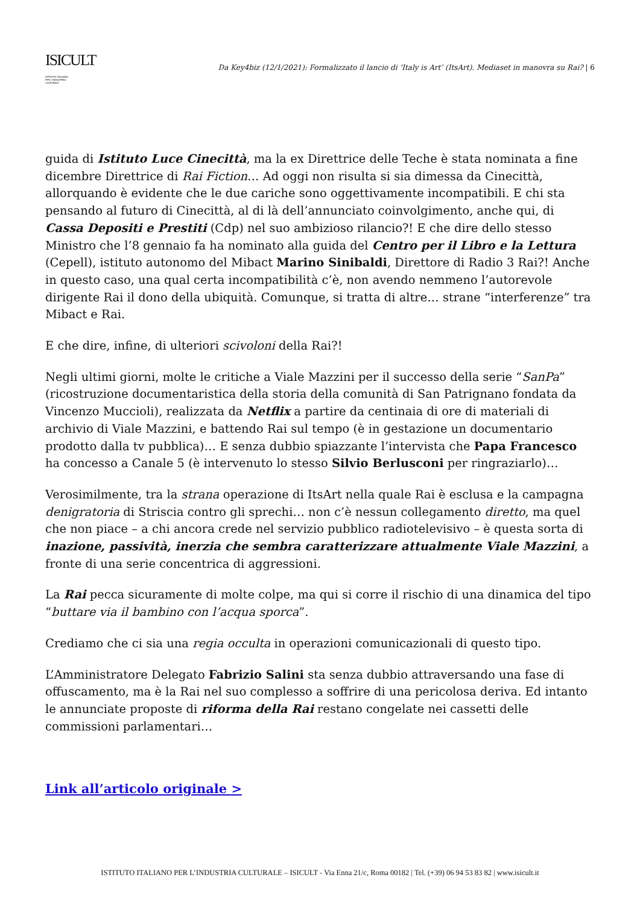ISICULT
ISTITUTO ITALIANO
PER L'INDUSTRIA
CULTURALE
Da Key4biz (12/1/2021): Formalizzato il lancio di ‘Italy is Art’ (ItsArt). Mediaset in manovra su Rai? | 6
guida di Istituto Luce Cinecittà, ma la ex Direttrice delle Teche è stata nominata a fine dicembre Direttrice di Rai Fiction… Ad oggi non risulta si sia dimessa da Cinecittà, allorquando è evidente che le due cariche sono oggettivamente incompatibili. E chi sta pensando al futuro di Cinecittà, al di là dell’annunciato coinvolgimento, anche qui, di Cassa Depositi e Prestiti (Cdp) nel suo ambizioso rilancio?! E che dire dello stesso Ministro che l’8 gennaio fa ha nominato alla guida del Centro per il Libro e la Lettura (Cepell), istituto autonomo del Mibact Marino Sinibaldi, Direttore di Radio 3 Rai?! Anche in questo caso, una qual certa incompatibilità c’è, non avendo nemmeno l’autorevole dirigente Rai il dono della ubiquità. Comunque, si tratta di altre… strane “interferenze” tra Mibact e Rai.
E che dire, infine, di ulteriori scivoloni della Rai?!
Negli ultimi giorni, molte le critiche a Viale Mazzini per il successo della serie “SanPa” (ricostruzione documentaristica della storia della comunità di San Patrignano fondata da Vincenzo Muccioli), realizzata da Netflix a partire da centinaia di ore di materiali di archivio di Viale Mazzini, e battendo Rai sul tempo (è in gestazione un documentario prodotto dalla tv pubblica)… E senza dubbio spiazzante l’intervista che Papa Francesco ha concesso a Canale 5 (è intervenuto lo stesso Silvio Berlusconi per ringraziarlo)…
Verosimilmente, tra la strana operazione di ItsArt nella quale Rai è esclusa e la campagna denigratoria di Striscia contro gli sprechi… non c’è nessun collegamento diretto, ma quel che non piace – a chi ancora crede nel servizio pubblico radiotelevisivo – è questa sorta di inazione, passività, inerzia che sembra caratterizzare attualmente Viale Mazzini, a fronte di una serie concentrica di aggressioni.
La Rai pecca sicuramente di molte colpe, ma qui si corre il rischio di una dinamica del tipo “buttare via il bambino con l’acqua sporca”.
Crediamo che ci sia una regia occulta in operazioni comunicazionali di questo tipo.
L’Amministratore Delegato Fabrizio Salini sta senza dubbio attraversando una fase di offuscamento, ma è la Rai nel suo complesso a soffrire di una pericolosa deriva. Ed intanto le annunciate proposte di riforma della Rai restano congelate nei cassetti delle commissioni parlamentari…
Link all’articolo originale >
ISTITUTO ITALIANO PER L’INDUSTRIA CULTURALE – ISICULT - Via Enna 21/c, Roma 00182 | Tel. (+39) 06 94 53 83 82 | www.isicult.it